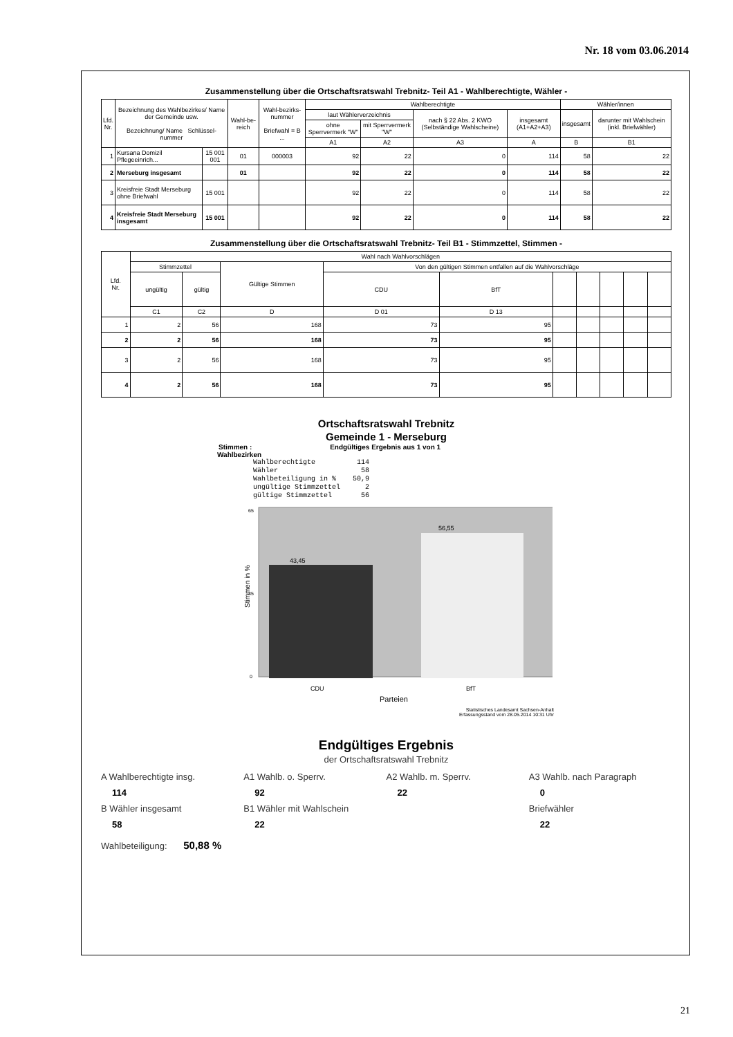Nr. 18 vom 03.06.2014
Zusammenstellung über die Ortschaftsratswahl Trebnitz- Teil A1 - Wahlberechtigte, Wähler -
| Lfd. Nr. | Bezeichnung des Wahlbezirkes/ Name der Gemeinde usw. Bezeichnung/ Name Schlüssel-nummer | | Wahl-be-reich | Wahl-bezirks-nummer Briefwahl = B ... | Wahlberechtigte | | | | Wähler/innen | |
| --- | --- | --- | --- | --- | --- | --- | --- | --- | --- | --- |
| | | | | | laut Wählerverzeichnis | | nach § 22 Abs. 2 KWO (Selbständige Wahlscheine) | insgesamt (A1+A2+A3) | insgesamt | darunter mit Wahlschein (inkl. Briefwähler) |
| | | | | | ohne Sperrvermerk "W" | mit Sperrvermerk "W" | | | | |
| | | | | | A1 | A2 | A3 | A | B | B1 |
| 1 | Kursana Domizil Pflegeeinrich... | 15 001 001 | 01 | 000003 | 92 | 22 | 0 | 114 | 58 | 22 |
| 2 | Merseburg insgesamt | | 01 | | 92 | 22 | 0 | 114 | 58 | 22 |
| 3 | Kreisfreie Stadt Merseburg ohne Briefwahl | 15 001 | | | 92 | 22 | 0 | 114 | 58 | 22 |
| 4 | Kreisfreie Stadt Merseburg insgesamt | 15 001 | | | 92 | 22 | 0 | 114 | 58 | 22 |
Zusammenstellung über die Ortschaftsratswahl Trebnitz- Teil B1 - Stimmzettel, Stimmen -
| Lfd. Nr. | Wahl nach Wahlvorschlägen | | | | | | | | | |
| --- | --- | --- | --- | --- | --- | --- | --- | --- | --- | --- |
| | Stimmzettel | | Gültige Stimmen | Von den gültigen Stimmen entfallen auf die Wahlvorschläge | | | | | | |
| | ungültig | gültig | | CDU | BfT | | | | | |
| | C1 | C2 | D | D 01 | D 13 | | | | | |
| 1 | 2 | 56 | 168 | 73 | 95 | | | | | |
| 2 | 2 | 56 | 168 | 73 | 95 | | | | | |
| 3 | 2 | 56 | 168 | 73 | 95 | | | | | |
| 4 | 2 | 56 | 168 | 73 | 95 | | | | | |
Ortschaftsratswahl Trebnitz
Gemeinde 1 - Merseburg
Stimmen : Endgültiges Ergebnis aus 1 von 1
Wahlbezirken
Wahlberechtigte          114
Wähler                    58
Wahlbeteiligung in %    50,9
ungültige Stimmzettel      2
gültige Stimmzettel       56
Stimmen in %
43,45
56,55
65
35
0
CDU
BfT
Parteien
Statistisches Landesamt Sachsen-Anhalt
Erfassungsstand vom 28.05.2014 10:31 Uhr
Endgültiges Ergebnis
der Ortschaftsratswahl Trebnitz
A Wahlberechtigte insg. A1 Wahlb. o. Sperrv. A2 Wahlb. m. Sperrv. A3 Wahlb. nach Paragraph 114 92 22 0 B Wähler insgesamt B1 Wähler mit Wahlschein Briefwähler 58 22 22
Wahlbeteiligung: 50,88 %
21